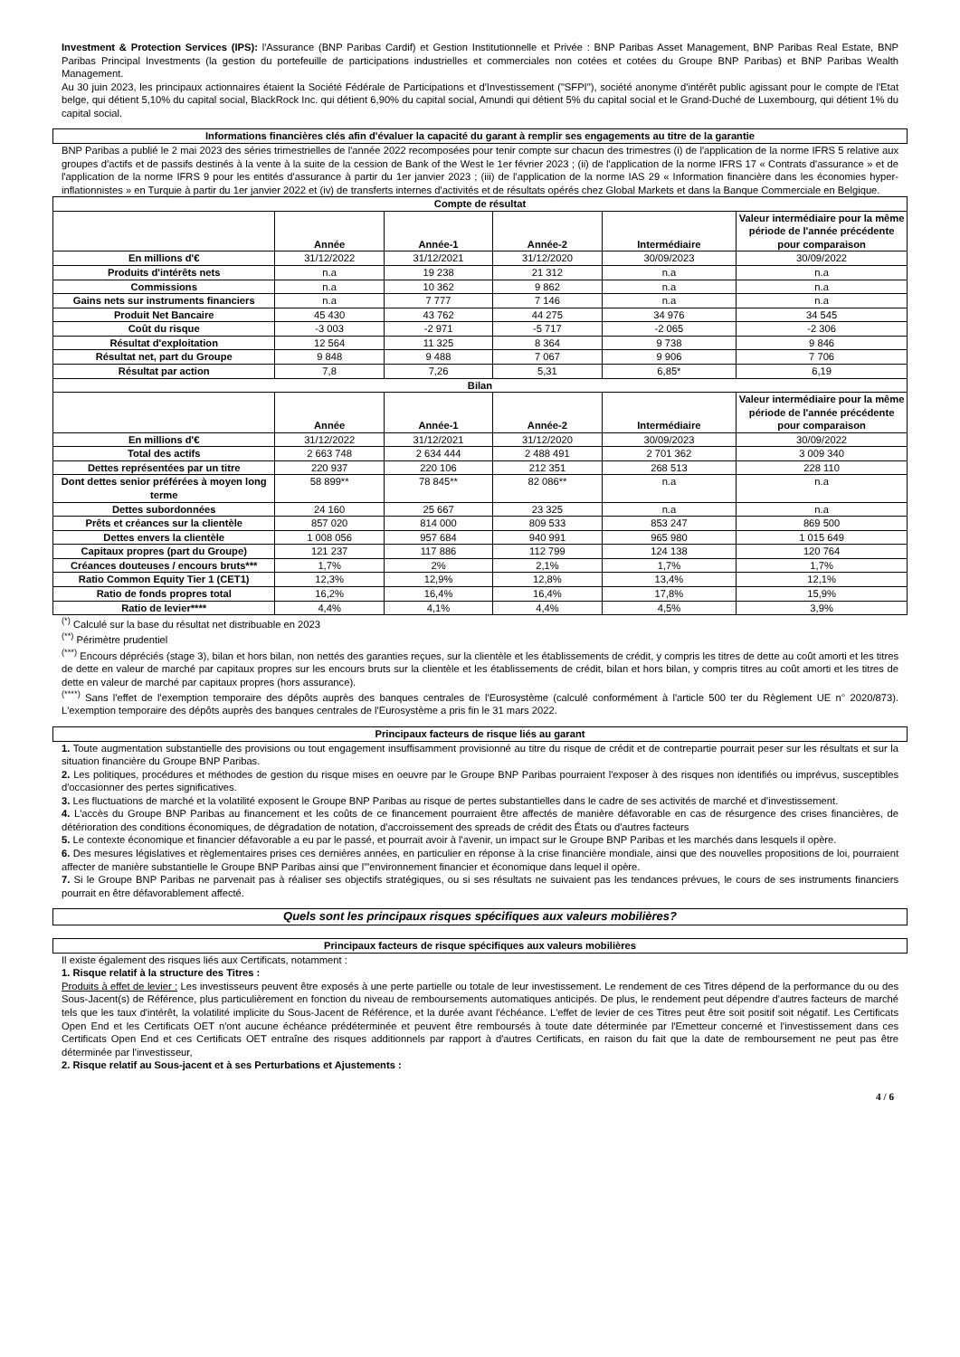Investment & Protection Services (IPS): l'Assurance (BNP Paribas Cardif) et Gestion Institutionnelle et Privée : BNP Paribas Asset Management, BNP Paribas Real Estate, BNP Paribas Principal Investments (la gestion du portefeuille de participations industrielles et commerciales non cotées et cotées du Groupe BNP Paribas) et BNP Paribas Wealth Management.
Au 30 juin 2023, les principaux actionnaires étaient la Société Fédérale de Participations et d'Investissement ("SFPI"), société anonyme d'intérêt public agissant pour le compte de l'Etat belge, qui détient 5,10% du capital social, BlackRock Inc. qui détient 6,90% du capital social, Amundi qui détient 5% du capital social et le Grand-Duché de Luxembourg, qui détient 1% du capital social.
Informations financières clés afin d'évaluer la capacité du garant à remplir ses engagements au titre de la garantie
BNP Paribas a publié le 2 mai 2023 des séries trimestrielles de l'année 2022 recomposées pour tenir compte sur chacun des trimestres (i) de l'application de la norme IFRS 5 relative aux groupes d'actifs et de passifs destinés à la vente à la suite de la cession de Bank of the West le 1er février 2023 ; (ii) de l'application de la norme IFRS 17 « Contrats d'assurance » et de l'application de la norme IFRS 9 pour les entités d'assurance à partir du 1er janvier 2023 ; (iii) de l'application de la norme IAS 29 « Information financière dans les économies hyper-inflationnistes » en Turquie à partir du 1er janvier 2022 et (iv) de transferts internes d'activités et de résultats opérés chez Global Markets et dans la Banque Commerciale en Belgique.
| Compte de résultat | | | | | |
| --- | --- | --- | --- | --- | --- |
| | Année | Année-1 | Année-2 | Intermédiaire | Valeur intermédiaire pour la même période de l'année précédente pour comparaison |
| En millions d'€ | 31/12/2022 | 31/12/2021 | 31/12/2020 | 30/09/2023 | 30/09/2022 |
| Produits d'intérêts nets | n.a | 19 238 | 21 312 | n.a | n.a |
| Commissions | n.a | 10 362 | 9 862 | n.a | n.a |
| Gains nets sur instruments financiers | n.a | 7 777 | 7 146 | n.a | n.a |
| Produit Net Bancaire | 45 430 | 43 762 | 44 275 | 34 976 | 34 545 |
| Coût du risque | -3 003 | -2 971 | -5 717 | -2 065 | -2 306 |
| Résultat d'exploitation | 12 564 | 11 325 | 8 364 | 9 738 | 9 846 |
| Résultat net, part du Groupe | 9 848 | 9 488 | 7 067 | 9 906 | 7 706 |
| Résultat par action | 7,8 | 7,26 | 5,31 | 6,85* | 6,19 |
| Bilan | | | | | |
| | Année | Année-1 | Année-2 | Intermédiaire | Valeur intermédiaire pour la même période de l'année précédente pour comparaison |
| En millions d'€ | 31/12/2022 | 31/12/2021 | 31/12/2020 | 30/09/2023 | 30/09/2022 |
| Total des actifs | 2 663 748 | 2 634 444 | 2 488 491 | 2 701 362 | 3 009 340 |
| Dettes représentées par un titre | 220 937 | 220 106 | 212 351 | 268 513 | 228 110 |
| Dont dettes senior préférées à moyen long terme | 58 899** | 78 845** | 82 086** | n.a | n.a |
| Dettes subordonnées | 24 160 | 25 667 | 23 325 | n.a | n.a |
| Prêts et créances sur la clientèle | 857 020 | 814 000 | 809 533 | 853 247 | 869 500 |
| Dettes envers la clientèle | 1 008 056 | 957 684 | 940 991 | 965 980 | 1 015 649 |
| Capitaux propres (part du Groupe) | 121 237 | 117 886 | 112 799 | 124 138 | 120 764 |
| Créances douteuses / encours bruts*** | 1,7% | 2% | 2,1% | 1,7% | 1,7% |
| Ratio Common Equity Tier 1 (CET1) | 12,3% | 12,9% | 12,8% | 13,4% | 12,1% |
| Ratio de fonds propres total | 16,2% | 16,4% | 16,4% | 17,8% | 15,9% |
| Ratio de levier**** | 4,4% | 4,1% | 4,4% | 4,5% | 3,9% |
<sup>(*)</sup> Calculé sur la base du résultat net distribuable en 2023
<sup>(**)</sup> Périmètre prudentiel
<sup>(***)</sup> Encours dépréciés (stage 3), bilan et hors bilan, non nettés des garanties reçues, sur la clientèle et les établissements de crédit, y compris les titres de dette au coût amorti et les titres de dette en valeur de marché par capitaux propres sur les encours bruts sur la clientèle et les établissements de crédit, bilan et hors bilan, y compris titres au coût amorti et les titres de dette en valeur de marché par capitaux propres (hors assurance).
<sup>(****)</sup> Sans l'effet de l'exemption temporaire des dépôts auprès des banques centrales de l'Eurosystème (calculé conformément à l'article 500 ter du Règlement UE n° 2020/873). L'exemption temporaire des dépôts auprès des banques centrales de l'Eurosystème a pris fin le 31 mars 2022.
Principaux facteurs de risque liés au garant
1. Toute augmentation substantielle des provisions ou tout engagement insuffisamment provisionné au titre du risque de crédit et de contrepartie pourrait peser sur les résultats et sur la situation financière du Groupe BNP Paribas.
2. Les politiques, procédures et méthodes de gestion du risque mises en oeuvre par le Groupe BNP Paribas pourraient l'exposer à des risques non identifiés ou imprévus, susceptibles d'occasionner des pertes significatives.
3. Les fluctuations de marché et la volatilité exposent le Groupe BNP Paribas au risque de pertes substantielles dans le cadre de ses activités de marché et d'investissement.
4. L'accès du Groupe BNP Paribas au financement et les coûts de ce financement pourraient être affectés de manière défavorable en cas de résurgence des crises financières, de détérioration des conditions économiques, de dégradation de notation, d'accroissement des spreads de crédit des États ou d'autres facteurs
5. Le contexte économique et financier défavorable a eu par le passé, et pourrait avoir à l'avenir, un impact sur le Groupe BNP Paribas et les marchés dans lesquels il opère.
6. Des mesures législatives et règlementaires prises ces dernières années, en particulier en réponse à la crise financière mondiale, ainsi que des nouvelles propositions de loi, pourraient affecter de manière substantielle le Groupe BNP Paribas ainsi que l'"environnement financier et économique dans lequel il opère.
7. Si le Groupe BNP Paribas ne parvenait pas à réaliser ses objectifs stratégiques, ou si ses résultats ne suivaient pas les tendances prévues, le cours de ses instruments financiers pourrait en être défavorablement affecté.
Quels sont les principaux risques spécifiques aux valeurs mobilières?
Principaux facteurs de risque spécifiques aux valeurs mobilières
Il existe également des risques liés aux Certificats, notamment :
1. Risque relatif à la structure des Titres :
Produits à effet de levier : Les investisseurs peuvent être exposés à une perte partielle ou totale de leur investissement. Le rendement de ces Titres dépend de la performance du ou des Sous-Jacent(s) de Référence, plus particulièrement en fonction du niveau de remboursements automatiques anticipés. De plus, le rendement peut dépendre d'autres facteurs de marché tels que les taux d'intérêt, la volatilité implicite du Sous-Jacent de Référence, et la durée avant l'échéance. L'effet de levier de ces Titres peut être soit positif soit négatif. Les Certificats Open End et les Certificats OET n'ont aucune échéance prédéterminée et peuvent être remboursés à toute date déterminée par l'Emetteur concerné et l'investissement dans ces Certificats Open End et ces Certificats OET entraîne des risques additionnels par rapport à d'autres Certificats, en raison du fait que la date de remboursement ne peut pas être déterminée par l'investisseur,
2. Risque relatif au Sous-jacent et à ses Perturbations et Ajustements :
4 / 6